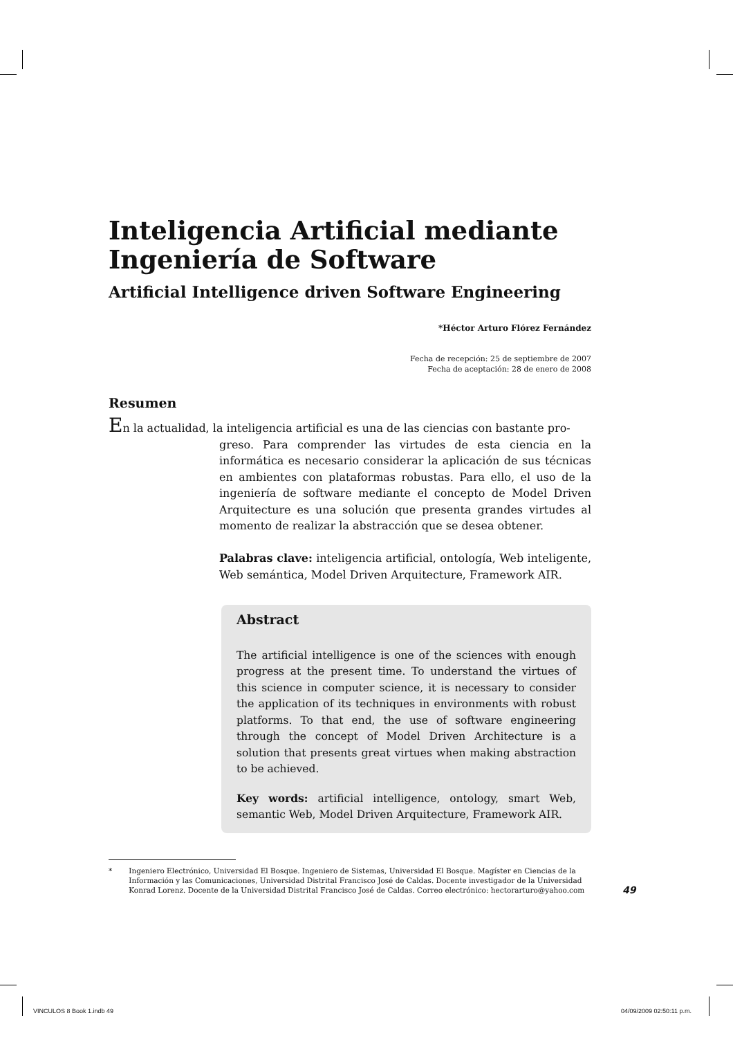Inteligencia Artificial mediante Ingeniería de Software
Artificial Intelligence driven Software Engineering
*Héctor Arturo Flórez Fernández
Fecha de recepción: 25 de septiembre de 2007
Fecha de aceptación: 28 de enero de 2008
Resumen
En la actualidad, la inteligencia artificial es una de las ciencias con bastante pro-
greso. Para comprender las virtudes de esta ciencia en la informática es necesario considerar la aplicación de sus técnicas en ambientes con plataformas robustas. Para ello, el uso de la ingeniería de software mediante el concepto de Model Driven Arquitecture es una solución que presenta grandes virtudes al momento de realizar la abstracción que se desea obtener.
Palabras clave: inteligencia artificial, ontología, Web inteligente, Web semántica, Model Driven Arquitecture, Framework AIR.
Abstract
The artificial intelligence is one of the sciences with enough progress at the present time. To understand the virtues of this science in computer science, it is necessary to consider the application of its techniques in environments with robust platforms. To that end, the use of software engineering through the concept of Model Driven Architecture is a solution that presents great virtues when making abstraction to be achieved.
Key words: artificial intelligence, ontology, smart Web, semantic Web, Model Driven Arquitecture, Framework AIR.
* Ingeniero Electrónico, Universidad El Bosque. Ingeniero de Sistemas, Universidad El Bosque. Magíster en Ciencias de la Información y las Comunicaciones, Universidad Distrital Francisco José de Caldas. Docente investigador de la Universidad Konrad Lorenz. Docente de la Universidad Distrital Francisco José de Caldas. Correo electrónico: hectorarturo@yahoo.com
49
VINCULOS 8 Book 1.indb 49 04/09/2009 02:50:11 p.m.